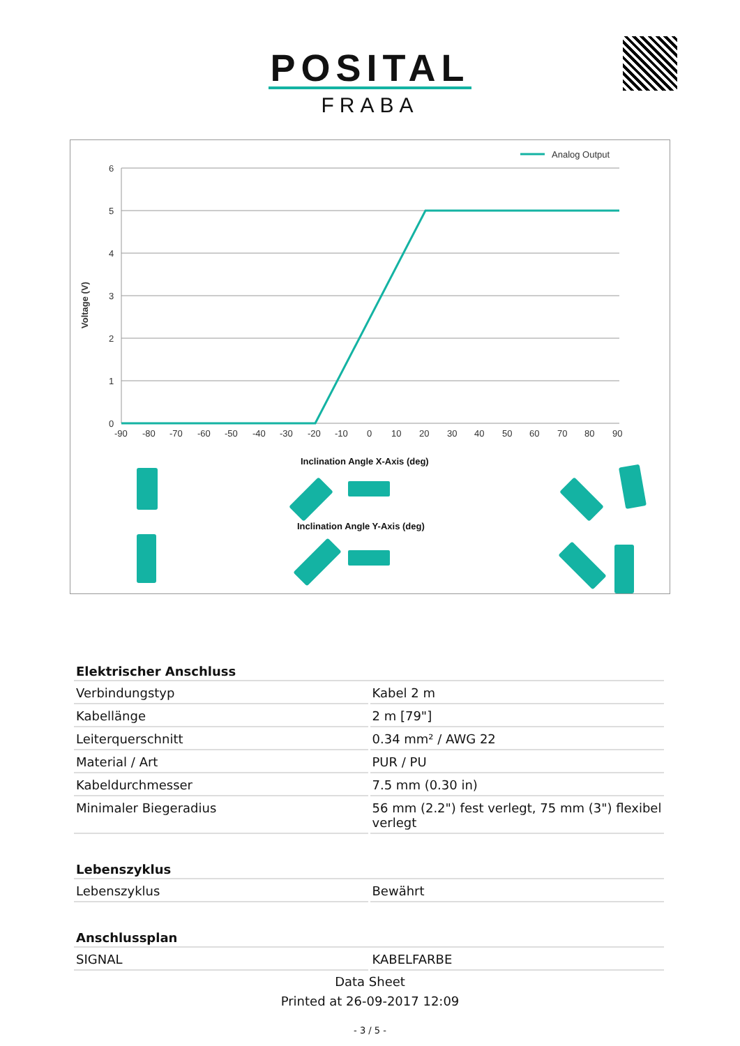POSITAL
FRABA
Analog Output
6
5
4
3
2
1
0
Voltage (V)
-90-80-70-60-50-40-30-20-100102030405060708090
Inclination Angle X-Axis (deg)
Inclination Angle Y-Axis (deg)
| Elektrischer Anschluss | |
| --- | --- |
| Verbindungstyp | Kabel 2 m |
| Kabellänge | 2 m [79"] |
| Leiterquerschnitt | 0.34 mm² / AWG 22 |
| Material / Art | PUR / PU |
| Kabeldurchmesser | 7.5 mm (0.30 in) |
| Minimaler Biegeradius | 56 mm (2.2") fest verlegt, 75 mm (3") flexibel verlegt |
| Lebenszyklus | |
| Lebenszyklus | Bewährt |
| Anschlussplan | |
| SIGNAL | KABELFARBE |
Data Sheet
Printed at 26-09-2017 12:09
- 3 / 5 -